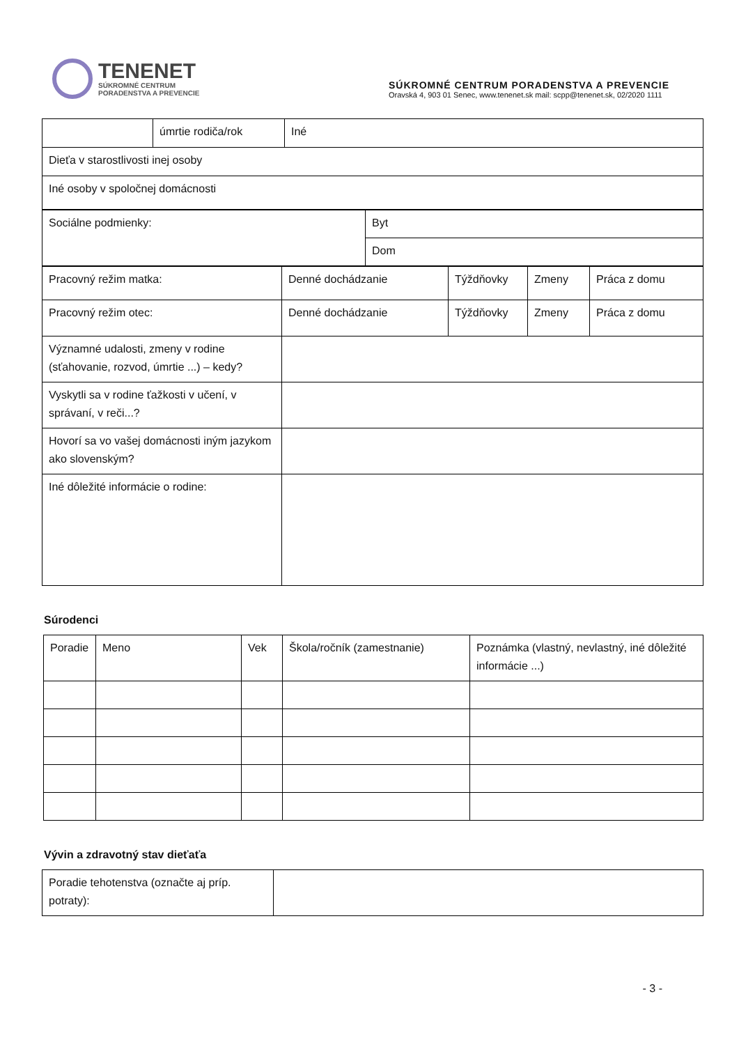TENENET
SÚKROMNÉ CENTRUM
PORADENSTVA A PREVENCIE
SÚKROMNÉ CENTRUM PORADENSTVA A PREVENCIE
Oravská 4, 903 01 Senec, www.tenenet.sk mail: scpp@tenenet.sk, 02/2020 1111
| | úmrtie rodiča/rok | Iné |
| Dieťa v starostlivosti inej osoby | | |
| Iné osoby v spoločnej domácnosti | | |
| Sociálne podmienky: | Byt |
| | Dom |
| Pracovný režim matka: | Denné dochádzanie | Týždňovky | Zmeny | Práca z domu |
| Pracovný režim otec: | Denné dochádzanie | Týždňovky | Zmeny | Práca z domu |
| Významné udalosti, zmeny v rodine (sťahovanie, rozvod, úmrtie ...) – kedy? | | | | |
| Vyskytli sa v rodine ťažkosti v učení, v správaní, v reči...? | | | | |
| Hovorí sa vo vašej domácnosti iným jazykom ako slovenským? | | | | |
| Iné dôležité informácie o rodine: | | | | |
Súrodenci
| Poradie | Meno | Vek | Škola/ročník (zamestnanie) | Poznámka (vlastný, nevlastný, iné dôležité informácie ...) |
Vývin a zdravotný stav dieťaťa
| Poradie tehotenstva (označte aj príp. potraty): | |
- 3 -